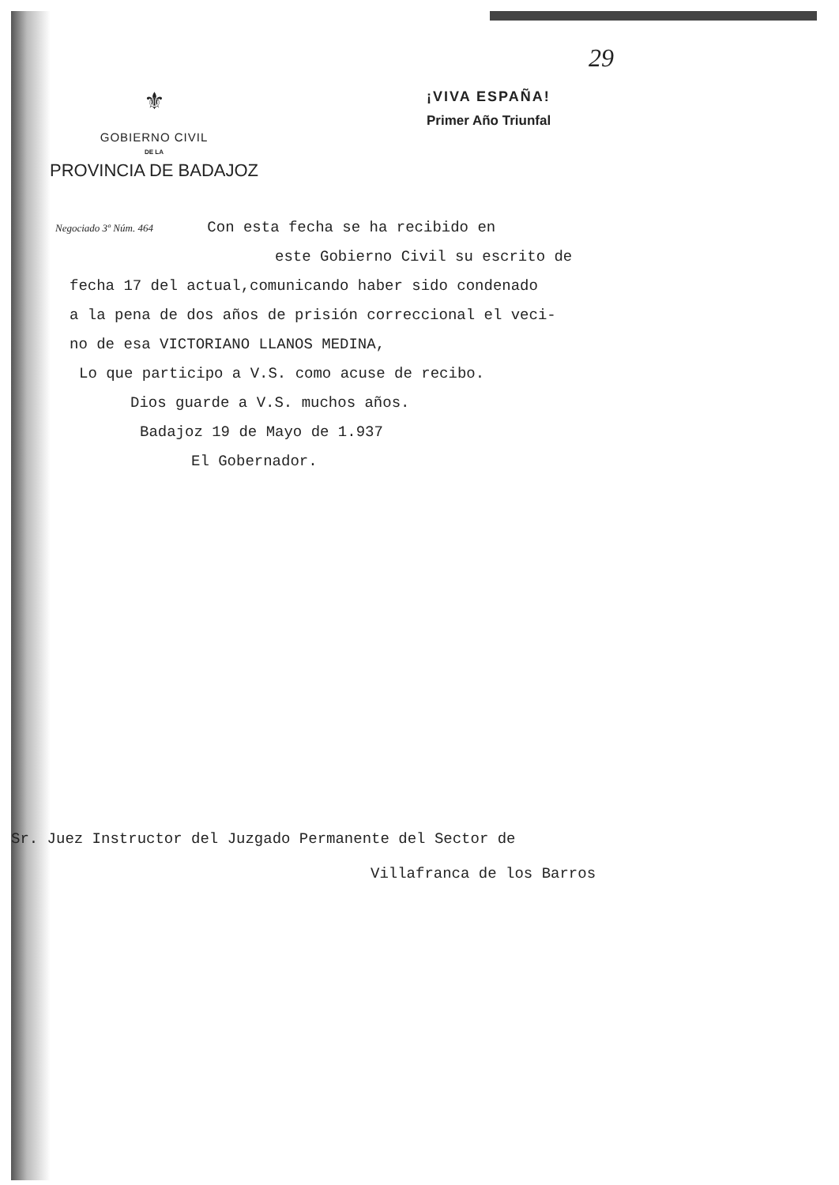29
⚜
GOBIERNO CIVIL
DE LA
PROVINCIA DE BADAJOZ
¡VIVA ESPAÑA!
Primer Año Triunfal
Negociado 3º Núm. 464 Con esta fecha se ha recibido en
este Gobierno Civil su escrito de
fecha 17 del actual,comunicando haber sido condenado
a la pena de dos años de prisión correccional el veci-
no de esa VICTORIANO LLANOS MEDINA,
Lo que participo a V.S. como acuse de recibo.
Dios guarde a V.S. muchos años.
Badajoz 19 de Mayo de 1.937
El Gobernador.
Sr. Juez Instructor del Juzgado Permanente del Sector de
Villafranca de los Barros